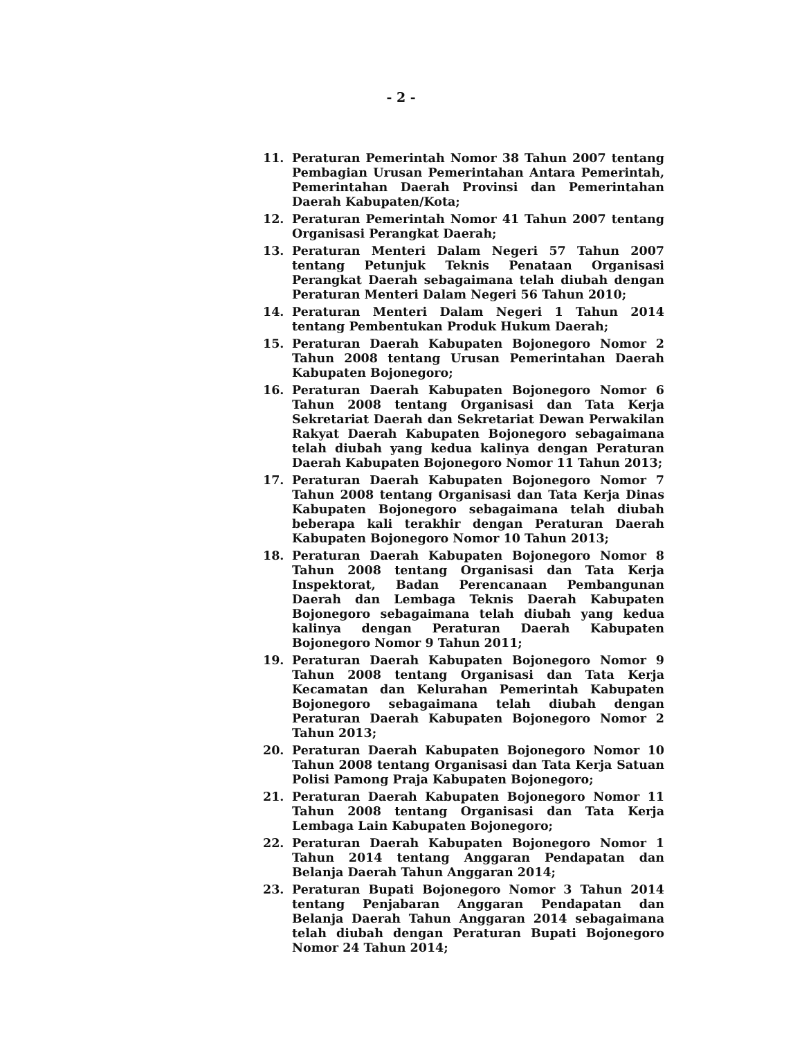- 2 -
11. Peraturan Pemerintah Nomor 38 Tahun 2007 tentang Pembagian Urusan Pemerintahan Antara Pemerintah, Pemerintahan Daerah Provinsi dan Pemerintahan Daerah Kabupaten/Kota;
12. Peraturan Pemerintah Nomor 41 Tahun 2007 tentang Organisasi Perangkat Daerah;
13. Peraturan Menteri Dalam Negeri 57 Tahun 2007 tentang Petunjuk Teknis Penataan Organisasi Perangkat Daerah sebagaimana telah diubah dengan Peraturan Menteri Dalam Negeri 56 Tahun 2010;
14. Peraturan Menteri Dalam Negeri 1 Tahun 2014 tentang Pembentukan Produk Hukum Daerah;
15. Peraturan Daerah Kabupaten Bojonegoro Nomor 2 Tahun 2008 tentang Urusan Pemerintahan Daerah Kabupaten Bojonegoro;
16. Peraturan Daerah Kabupaten Bojonegoro Nomor 6 Tahun 2008 tentang Organisasi dan Tata Kerja Sekretariat Daerah dan Sekretariat Dewan Perwakilan Rakyat Daerah Kabupaten Bojonegoro sebagaimana telah diubah yang kedua kalinya dengan Peraturan Daerah Kabupaten Bojonegoro Nomor 11 Tahun 2013;
17. Peraturan Daerah Kabupaten Bojonegoro Nomor 7 Tahun 2008 tentang Organisasi dan Tata Kerja Dinas Kabupaten Bojonegoro sebagaimana telah diubah beberapa kali terakhir dengan Peraturan Daerah Kabupaten Bojonegoro Nomor 10 Tahun 2013;
18. Peraturan Daerah Kabupaten Bojonegoro Nomor 8 Tahun 2008 tentang Organisasi dan Tata Kerja Inspektorat, Badan Perencanaan Pembangunan Daerah dan Lembaga Teknis Daerah Kabupaten Bojonegoro sebagaimana telah diubah yang kedua kalinya dengan Peraturan Daerah Kabupaten Bojonegoro Nomor 9 Tahun 2011;
19. Peraturan Daerah Kabupaten Bojonegoro Nomor 9 Tahun 2008 tentang Organisasi dan Tata Kerja Kecamatan dan Kelurahan Pemerintah Kabupaten Bojonegoro sebagaimana telah diubah dengan Peraturan Daerah Kabupaten Bojonegoro Nomor 2 Tahun 2013;
20. Peraturan Daerah Kabupaten Bojonegoro Nomor 10 Tahun 2008 tentang Organisasi dan Tata Kerja Satuan Polisi Pamong Praja Kabupaten Bojonegoro;
21. Peraturan Daerah Kabupaten Bojonegoro Nomor 11 Tahun 2008 tentang Organisasi dan Tata Kerja Lembaga Lain Kabupaten Bojonegoro;
22. Peraturan Daerah Kabupaten Bojonegoro Nomor 1 Tahun 2014 tentang Anggaran Pendapatan dan Belanja Daerah Tahun Anggaran 2014;
23. Peraturan Bupati Bojonegoro Nomor 3 Tahun 2014 tentang Penjabaran Anggaran Pendapatan dan Belanja Daerah Tahun Anggaran 2014 sebagaimana telah diubah dengan Peraturan Bupati Bojonegoro Nomor 24 Tahun 2014;